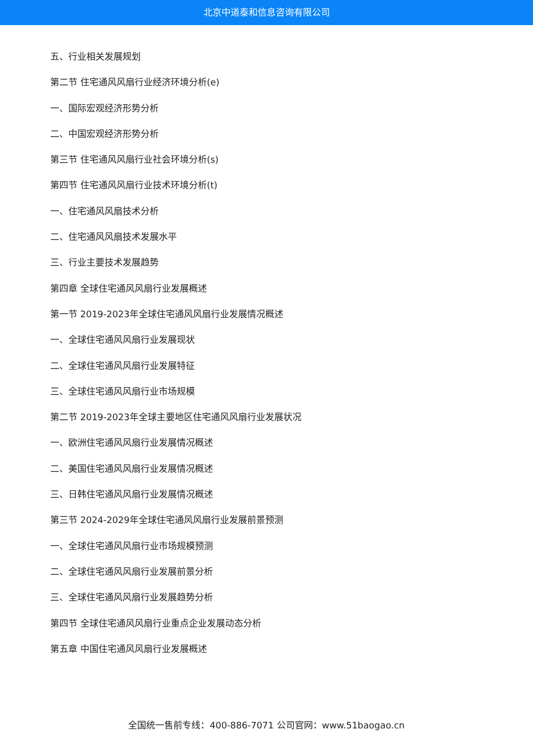北京中道泰和信息咨询有限公司
五、行业相关发展规划
第二节 住宅通风风扇行业经济环境分析(e)
一、国际宏观经济形势分析
二、中国宏观经济形势分析
第三节 住宅通风风扇行业社会环境分析(s)
第四节 住宅通风风扇行业技术环境分析(t)
一、住宅通风风扇技术分析
二、住宅通风风扇技术发展水平
三、行业主要技术发展趋势
第四章 全球住宅通风风扇行业发展概述
第一节 2019-2023年全球住宅通风风扇行业发展情况概述
一、全球住宅通风风扇行业发展现状
二、全球住宅通风风扇行业发展特征
三、全球住宅通风风扇行业市场规模
第二节 2019-2023年全球主要地区住宅通风风扇行业发展状况
一、欧洲住宅通风风扇行业发展情况概述
二、美国住宅通风风扇行业发展情况概述
三、日韩住宅通风风扇行业发展情况概述
第三节 2024-2029年全球住宅通风风扇行业发展前景预测
一、全球住宅通风风扇行业市场规模预测
二、全球住宅通风风扇行业发展前景分析
三、全球住宅通风风扇行业发展趋势分析
第四节 全球住宅通风风扇行业重点企业发展动态分析
第五章 中国住宅通风风扇行业发展概述
全国统一售前专线：400-886-7071 公司官网：www.51baogao.cn